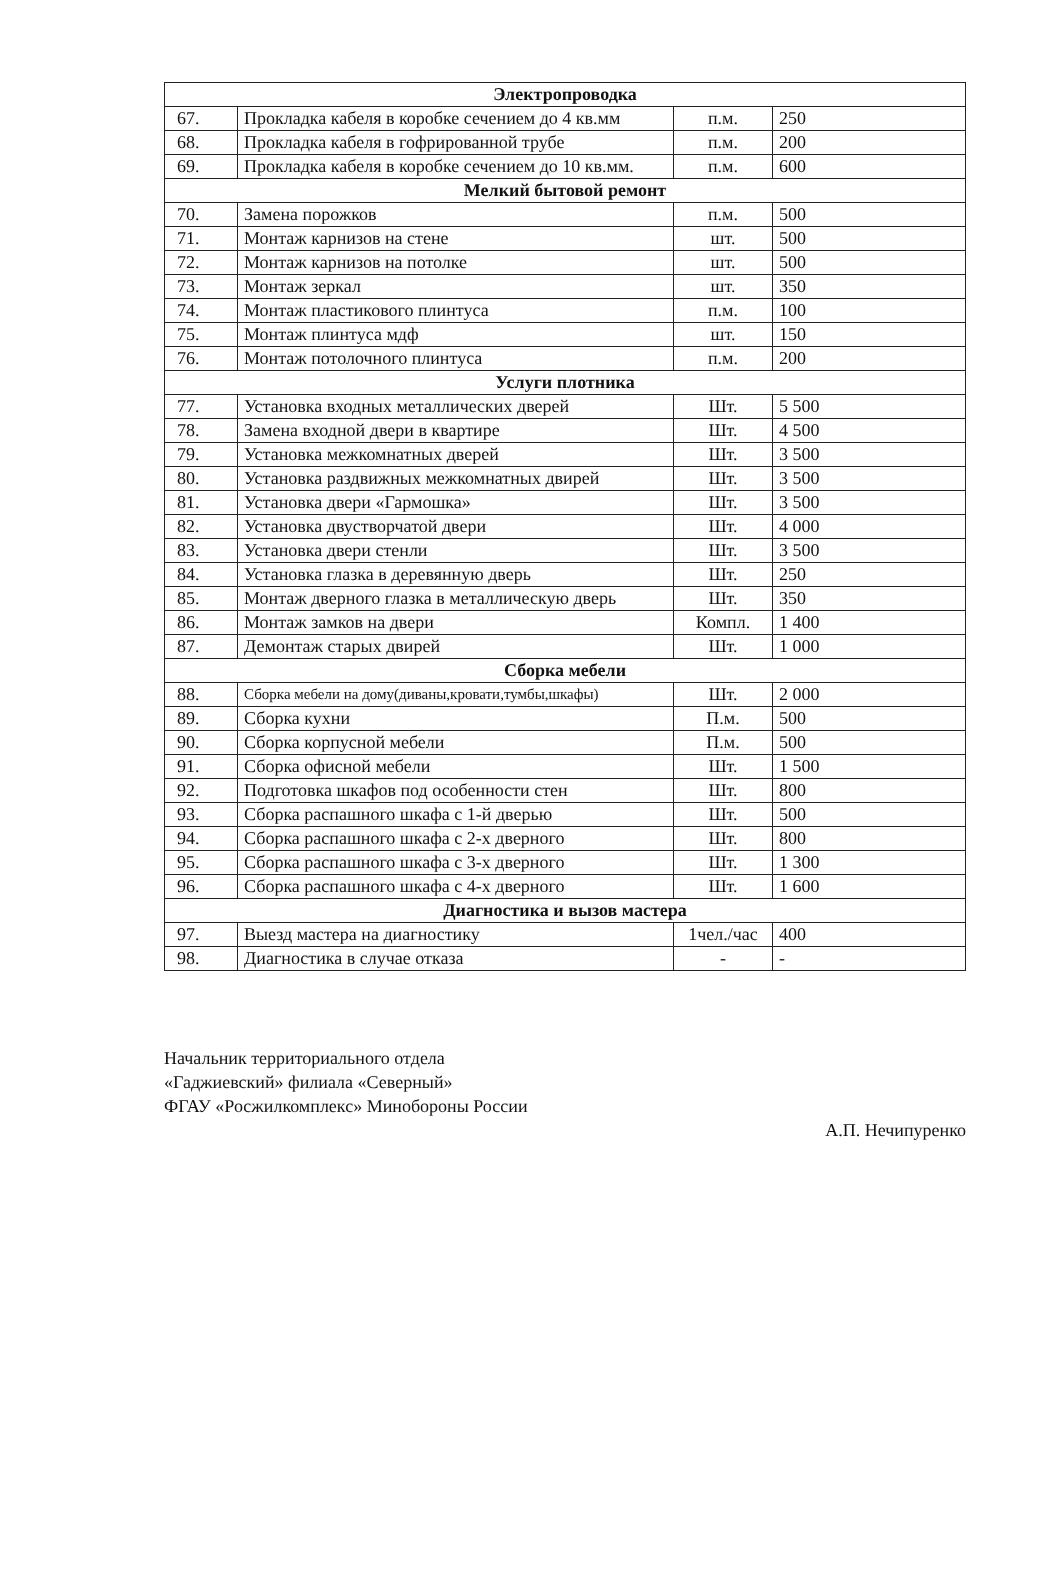| Электропроводка | | | |
| --- | --- | --- | --- |
| 67. | Прокладка кабеля в коробке сечением до 4 кв.мм | п.м. | 250 |
| 68. | Прокладка кабеля в гофрированной трубе | п.м. | 200 |
| 69. | Прокладка кабеля в коробке сечением до 10 кв.мм. | п.м. | 600 |
| Мелкий бытовой ремонт | | | |
| 70. | Замена порожков | п.м. | 500 |
| 71. | Монтаж карнизов на стене | шт. | 500 |
| 72. | Монтаж карнизов на потолке | шт. | 500 |
| 73. | Монтаж зеркал | шт. | 350 |
| 74. | Монтаж пластикового плинтуса | п.м. | 100 |
| 75. | Монтаж плинтуса мдф | шт. | 150 |
| 76. | Монтаж потолочного плинтуса | п.м. | 200 |
| Услуги плотника | | | |
| 77. | Установка входных металлических дверей | Шт. | 5 500 |
| 78. | Замена входной двери в квартире | Шт. | 4 500 |
| 79. | Установка межкомнатных дверей | Шт. | 3 500 |
| 80. | Установка раздвижных межкомнатных двирей | Шт. | 3 500 |
| 81. | Установка двери «Гармошка» | Шт. | 3 500 |
| 82. | Установка двустворчатой двери | Шт. | 4 000 |
| 83. | Установка двери стенли | Шт. | 3 500 |
| 84. | Установка глазка в деревянную дверь | Шт. | 250 |
| 85. | Монтаж дверного глазка в металлическую дверь | Шт. | 350 |
| 86. | Монтаж замков на двери | Компл. | 1 400 |
| 87. | Демонтаж старых двирей | Шт. | 1 000 |
| Сборка мебели | | | |
| 88. | Сборка мебели на дому(диваны,кровати,тумбы,шкафы) | Шт. | 2 000 |
| 89. | Сборка кухни | П.м. | 500 |
| 90. | Сборка корпусной мебели | П.м. | 500 |
| 91. | Сборка офисной мебели | Шт. | 1 500 |
| 92. | Подготовка шкафов под особенности стен | Шт. | 800 |
| 93. | Сборка распашного шкафа с 1-й дверью | Шт. | 500 |
| 94. | Сборка распашного шкафа с 2-х дверного | Шт. | 800 |
| 95. | Сборка распашного шкафа с 3-х дверного | Шт. | 1 300 |
| 96. | Сборка распашного шкафа с 4-х дверного | Шт. | 1 600 |
| Диагностика и вызов мастера | | | |
| 97. | Выезд мастера на диагностику | 1чел./час | 400 |
| 98. | Диагностика в случае отказа | - | - |
Начальник территориального отдела
«Гаджиевский» филиала «Северный»
ФГАУ «Росжилкомплекс» Минобороны России
А.П. Нечипуренко